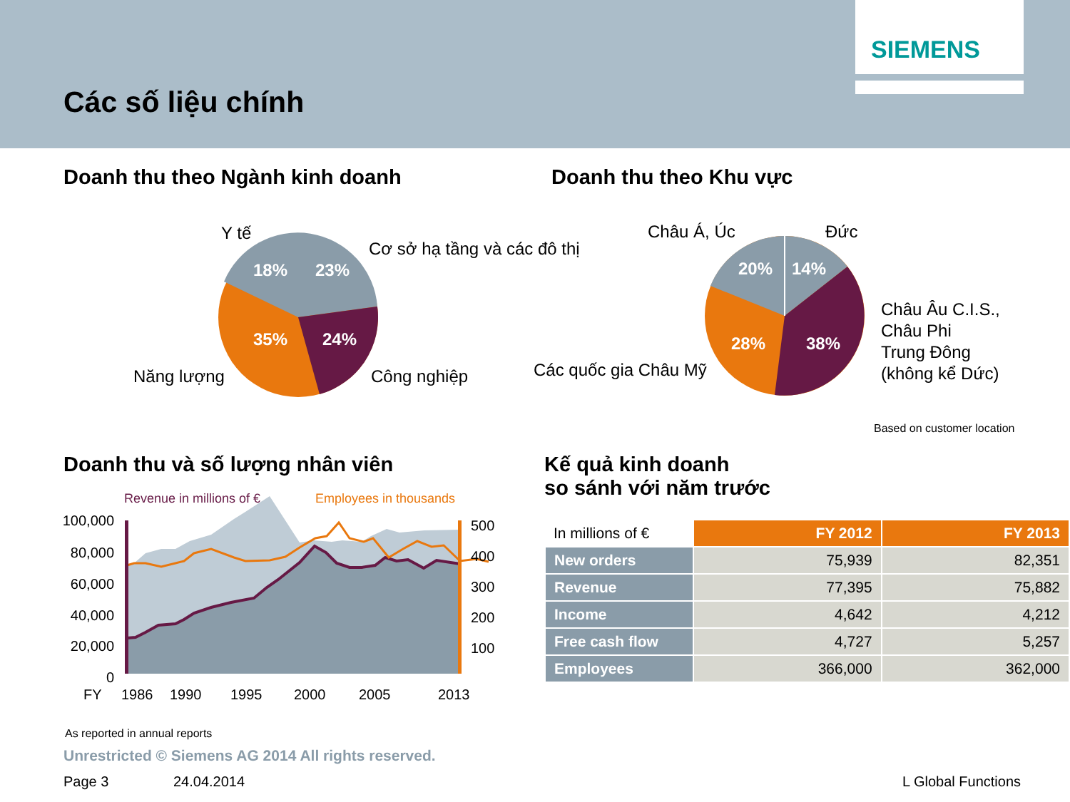Các số liệu chính
SIEMENS
Doanh thu theo Ngành kinh doanh
Doanh thu theo Khu vực
18%
23%
35%
24%
Y tế
Cơ sở hạ tầng và các đô thị
Năng lượng
Công nghiệp
20%
14%
28%
38%
Châu Á, Úc
Đức
Các quốc gia Châu Mỹ
Châu Âu C.I.S.,
Châu Phi
Trung Đông
(không kể Dức)
Based on customer location
Doanh thu và số lượng nhân viên
Kế quả kinh doanh
so sánh với năm trước
Revenue in millions of €
Employees in thousands
100,000
80,000
60,000
40,000
20,000
0
500
400
300
200
100
FY
1986
1990
1995
2000
2005
2013
| In millions of € | FY 2012 | FY 2013 |
| New orders | 75,939 | 82,351 |
| Revenue | 77,395 | 75,882 |
| Income | 4,642 | 4,212 |
| Free cash flow | 4,727 | 5,257 |
| Employees | 366,000 | 362,000 |
As reported in annual reports
Unrestricted © Siemens AG 2014 All rights reserved.
Page 3 24.04.2014 L Global Functions